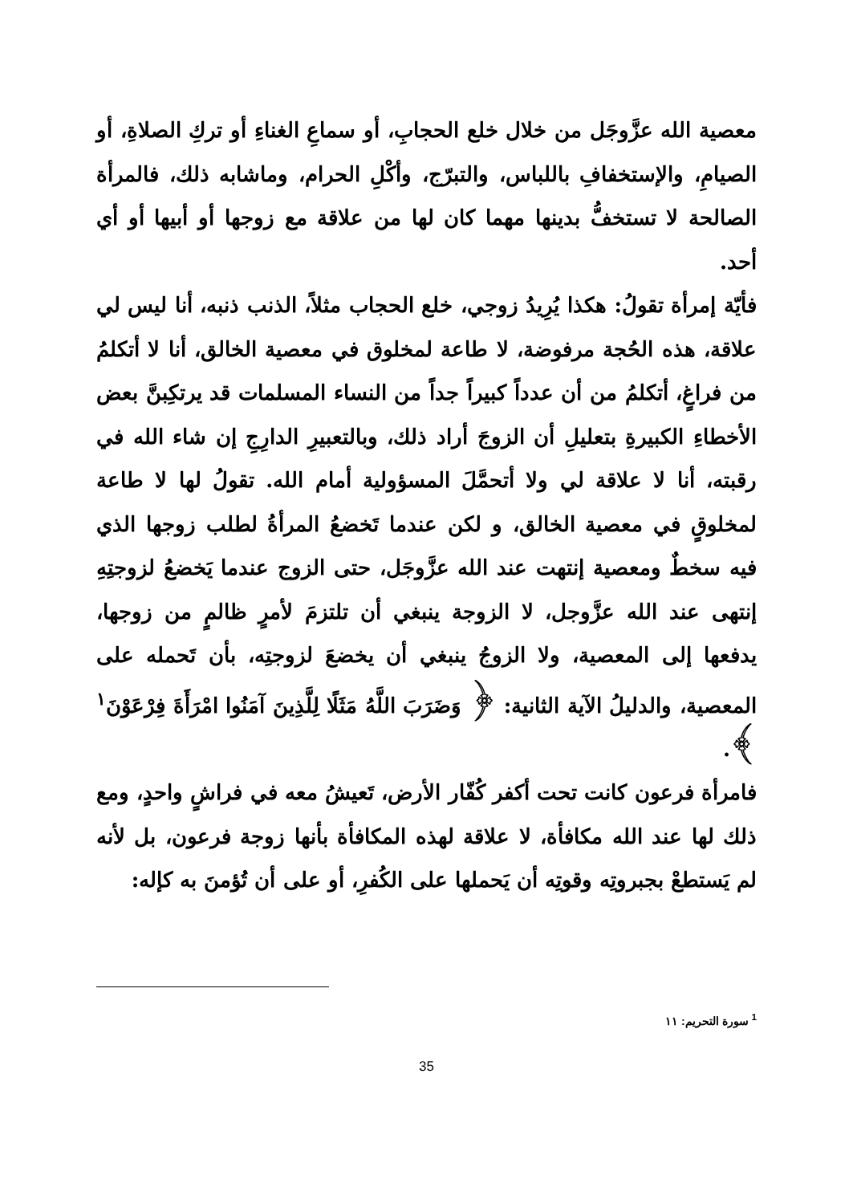معصية الله عزَّوجَل من خلال خلع الحجابِ، أو سماعِ الغناءِ أو تركِ الصلاةِ، أو الصيامِ، والإستخفافِ باللباس، والتبرّج، وأكْلِ الحرام، وماشابه ذلك، فالمرأة الصالحة لا تستخفُّ بدينها مهما كان لها من علاقة مع زوجها أو أبيها أو أي أحد.
فأيّة إمرأة تقولُ: هكذا يُرِيدُ زوجي، خلع الحجاب مثلاً، الذنب ذنبه، أنا ليس لي علاقة، هذه الحُجة مرفوضة، لا طاعة لمخلوق في معصية الخالق، أنا لا أتكلمُ من فراغٍ، أتكلمُ من أن عدداً كبيراً جداً من النساء المسلمات قد يرتكِبنَّ بعض الأخطاءِ الكبيرةِ بتعليلِ أن الزوجَ أراد ذلك، وبالتعبيرِ الدارِجِ إن شاء الله في رقبته، أنا لا علاقة لي ولا أتحمَّلَ المسؤولية أمام الله. تقولُ لها لا طاعة لمخلوقٍ في معصية الخالق، و لكن عندما تَخضعُ المرأةُ لطلب زوجها الذي فيه سخطٌ ومعصية إنتهت عند الله عزَّوجَل، حتى الزوج عندما يَخضعُ لزوجتِهِ إنتهى عند الله عزَّوجل، لا الزوجة ينبغي أن تلتزمَ لأمرٍ ظالمٍ من زوجها، يدفعها إلى المعصية، ولا الزوجُ ينبغي أن يخضعَ لزوجتِه، بأن تَحمله على المعصية، والدليلُ الآية الثانية: ﴿ وَضَرَبَ اللَّهُ مَثَلًا لِلَّذِينَ آمَنُوا امْرَأَةَ فِرْعَوْنَ<sup>١</sup> ﴾.
فامرأة فرعون كانت تحت أكفر كُفّار الأرض، تَعيشُ معه في فراشٍ واحدٍ، ومع ذلك لها عند الله مكافأة، لا علاقة لهذه المكافأة بأنها زوجة فرعون، بل لأنه لم يَستطعْ بجبروتِه وقوتِه أن يَحملها على الكُفرِ، أو على أن تُؤمنَ به كإله:
<sup>1</sup> سورة التحريم: ١١
35